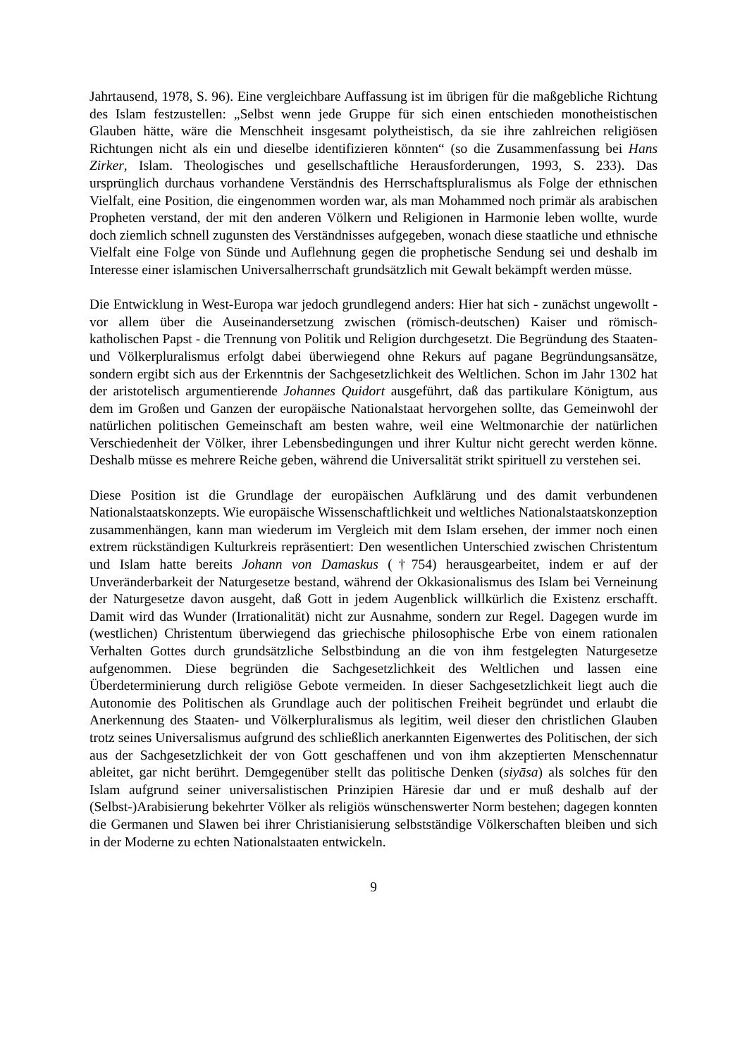Jahrtausend, 1978, S. 96). Eine vergleichbare Auffassung ist im übrigen für die maßgebliche Richtung des Islam festzustellen: „Selbst wenn jede Gruppe für sich einen entschieden monotheistischen Glauben hätte, wäre die Menschheit insgesamt polytheistisch, da sie ihre zahlreichen religiösen Richtungen nicht als ein und dieselbe identifizieren könnten“ (so die Zusammenfassung bei Hans Zirker, Islam. Theologisches und gesellschaftliche Herausforderungen, 1993, S. 233). Das ursprünglich durchaus vorhandene Verständnis des Herrschaftspluralismus als Folge der ethnischen Vielfalt, eine Position, die eingenommen worden war, als man Mohammed noch primär als arabischen Propheten verstand, der mit den anderen Völkern und Religionen in Harmonie leben wollte, wurde doch ziemlich schnell zugunsten des Verständnisses aufgegeben, wonach diese staatliche und ethnische Vielfalt eine Folge von Sünde und Auflehnung gegen die prophetische Sendung sei und deshalb im Interesse einer islamischen Universalherrschaft grundsätzlich mit Gewalt bekämpft werden müsse.
Die Entwicklung in West-Europa war jedoch grundlegend anders: Hier hat sich - zunächst ungewollt - vor allem über die Auseinandersetzung zwischen (römisch-deutschen) Kaiser und römisch-katholischen Papst - die Trennung von Politik und Religion durchgesetzt. Die Begründung des Staaten- und Völkerpluralismus erfolgt dabei überwiegend ohne Rekurs auf pagane Begründungsansätze, sondern ergibt sich aus der Erkenntnis der Sachgesetzlichkeit des Weltlichen. Schon im Jahr 1302 hat der aristotelisch argumentierende Johannes Quidort ausgeführt, daß das partikulare Königtum, aus dem im Großen und Ganzen der europäische Nationalstaat hervorgehen sollte, das Gemeinwohl der natürlichen politischen Gemeinschaft am besten wahre, weil eine Weltmonarchie der natürlichen Verschiedenheit der Völker, ihrer Lebensbedingungen und ihrer Kultur nicht gerecht werden könne. Deshalb müsse es mehrere Reiche geben, während die Universalität strikt spirituell zu verstehen sei.
Diese Position ist die Grundlage der europäischen Aufklärung und des damit verbundenen Nationalstaatskonzepts. Wie europäische Wissenschaftlichkeit und weltliches Nationalstaatskonzeption zusammenhängen, kann man wiederum im Vergleich mit dem Islam ersehen, der immer noch einen extrem rückständigen Kulturkreis repräsentiert: Den wesentlichen Unterschied zwischen Christentum und Islam hatte bereits Johann von Damaskus (†754) herausgearbeitet, indem er auf der Unveränderbarkeit der Naturgesetze bestand, während der Okkasionalismus des Islam bei Verneinung der Naturgesetze davon ausgeht, daß Gott in jedem Augenblick willkürlich die Existenz erschafft. Damit wird das Wunder (Irrationalität) nicht zur Ausnahme, sondern zur Regel. Dagegen wurde im (westlichen) Christentum überwiegend das griechische philosophische Erbe von einem rationalen Verhalten Gottes durch grundsätzliche Selbstbindung an die von ihm festgelegten Naturgesetze aufgenommen. Diese begründen die Sachgesetzlichkeit des Weltlichen und lassen eine Überdeterminierung durch religiöse Gebote vermeiden. In dieser Sachgesetzlichkeit liegt auch die Autonomie des Politischen als Grundlage auch der politischen Freiheit begründet und erlaubt die Anerkennung des Staaten- und Völkerpluralismus als legitim, weil dieser den christlichen Glauben trotz seines Universalismus aufgrund des schließlich anerkannten Eigenwertes des Politischen, der sich aus der Sachgesetzlichkeit der von Gott geschaffenen und von ihm akzeptierten Menschennatur ableitet, gar nicht berührt. Demgegenüber stellt das politische Denken (siyāsa) als solches für den Islam aufgrund seiner universalistischen Prinzipien Häresie dar und er muß deshalb auf der (Selbst-)Arabisierung bekehrter Völker als religiös wünschenswerter Norm bestehen; dagegen konnten die Germanen und Slawen bei ihrer Christianisierung selbstständige Völkerschaften bleiben und sich in der Moderne zu echten Nationalstaaten entwickeln.
9